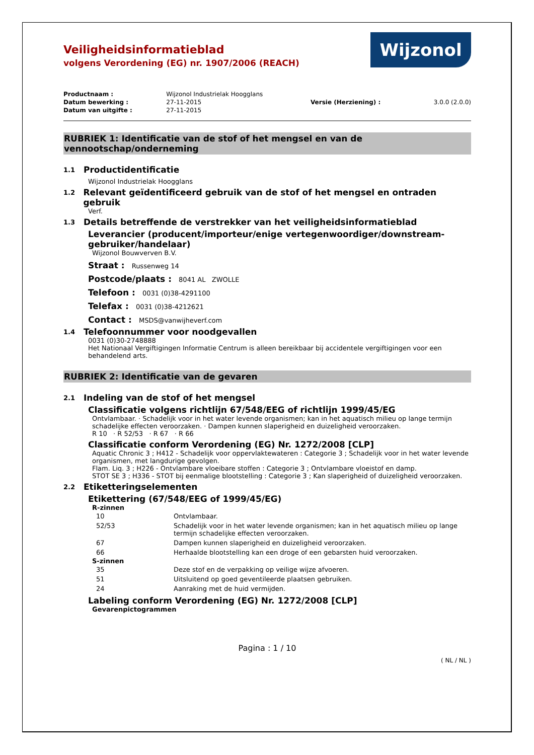Wijzonol
Veiligheidsinformatieblad
volgens Verordening (EG) nr. 1907/2006 (REACH)
| Productnaam : | Wijzonol Industrielak Hoogglans | | |
| Datum bewerking : | 27-11-2015 | Versie (Herziening) : | 3.0.0 (2.0.0) |
| Datum van uitgifte : | 27-11-2015 | | |
RUBRIEK 1: Identificatie van de stof of het mengsel en van de
vennootschap/onderneming
1.1 Productidentificatie
Wijzonol Industrielak Hoogglans
1.2 Relevant geïdentificeerd gebruik van de stof of het mengsel en ontraden gebruik
Verf.
1.3 Details betreffende de verstrekker van het veiligheidsinformatieblad
Leverancier (producent/importeur/enige vertegenwoordiger/downstream-
gebruiker/handelaar)
Wijzonol Bouwverven B.V.
Straat : Russenweg 14
Postcode/plaats : 8041 AL ZWOLLE
Telefoon : 0031 (0)38-4291100
Telefax : 0031 (0)38-4212621
Contact : MSDS@vanwijheverf.com
1.4 Telefoonnummer voor noodgevallen
0031 (0)30-2748888
Het Nationaal Vergiftigingen Informatie Centrum is alleen bereikbaar bij accidentele vergiftigingen voor een behandelend arts.
RUBRIEK 2: Identificatie van de gevaren
2.1 Indeling van de stof of het mengsel
Classificatie volgens richtlijn 67/548/EEG of richtlijn 1999/45/EG
Ontvlambaar. · Schadelijk voor in het water levende organismen; kan in het aquatisch milieu op lange termijn schadelijke effecten veroorzaken. · Dampen kunnen slaperigheid en duizeligheid veroorzaken.
R 10 · R 52/53 · R 67 · R 66
Classificatie conform Verordening (EG) Nr. 1272/2008 [CLP]
Aquatic Chronic 3 ; H412 - Schadelijk voor oppervlaktewateren : Categorie 3 ; Schadelijk voor in het water levende organismen, met langdurige gevolgen.
Flam. Liq. 3 ; H226 - Ontvlambare vloeibare stoffen : Categorie 3 ; Ontvlambare vloeistof en damp.
STOT SE 3 ; H336 - STOT bij eenmalige blootstelling : Categorie 3 ; Kan slaperigheid of duizeligheid veroorzaken.
2.2 Etiketteringselementen
Etikettering (67/548/EEG of 1999/45/EG)
R-zinnen
| 10 | Ontvlambaar. |
| 52/53 | Schadelijk voor in het water levende organismen; kan in het aquatisch milieu op lange termijn schadelijke effecten veroorzaken. |
| 67 | Dampen kunnen slaperigheid en duizeligheid veroorzaken. |
| 66 | Herhaalde blootstelling kan een droge of een gebarsten huid veroorzaken. |
S-zinnen
| 35 | Deze stof en de verpakking op veilige wijze afvoeren. |
| 51 | Uitsluitend op goed geventileerde plaatsen gebruiken. |
| 24 | Aanraking met de huid vermijden. |
Labeling conform Verordening (EG) Nr. 1272/2008 [CLP]
Gevarenpictogrammen
Pagina : 1 / 10
( NL / NL )